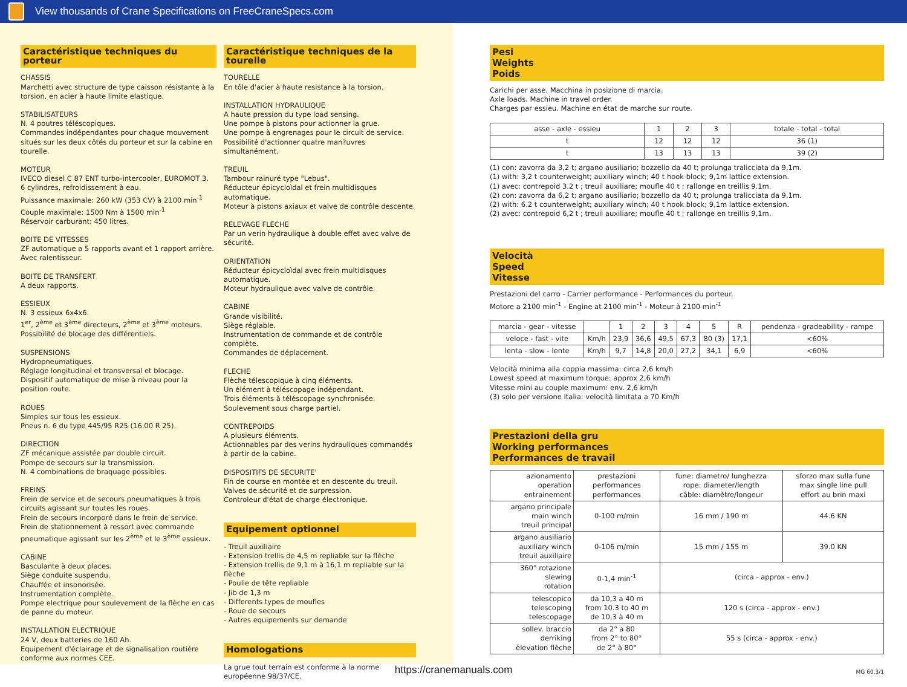View thousands of Crane Specifications on FreeCraneSpecs.com
Caractéristique techniques du porteur
CHASSIS
Marchetti avec structure de type caisson résistante à la torsion, en acier à haute limite elastique.
STABILISATEURS
N. 4 poutres téléscopiques.
Commandes indépendantes pour chaque mouvement situés sur les deux côtés du porteur et sur la cabine en tourelle.
MOTEUR
IVECO diesel C 87 ENT turbo-intercooler, EUROMOT 3.
6 cylindres, refroidissement à eau.
Puissance maximale: 260 kW (353 CV) à 2100 min<sup>-1</sup>
Couple maximale: 1500 Nm à 1500 min<sup>-1</sup>
Réservoir carburant: 450 litres.
BOITE DE VITESSES
ZF automatique a 5 rapports avant et 1 rapport arrière.
Avec ralentisseur.
BOITE DE TRANSFERT
A deux rapports.
ESSIEUX
N. 3 essieux 6x4x6.
1<sup>er</sup>, 2<sup>ème</sup> et 3<sup>ème</sup> directeurs, 2<sup>ème</sup> et 3<sup>ème</sup> moteurs.
Possibilité de blocage des différentiels.
SUSPENSIONS
Hydropneumatiques.
Réglage longitudinal et transversal et blocage.
Dispositif automatique de mise à niveau pour la position route.
ROUES
Simples sur tous les essieux.
Pneus n. 6 du type 445/95 R25 (16.00 R 25).
DIRECTION
ZF mécanique assistée par double circuit.
Pompe de secours sur la transmission.
N. 4 combinations de braquage possibles.
FREINS
Frein de service et de secours pneumatiques à trois circuits agissant sur toutes les roues.
Frein de secours incorporé dans le frein de service.
Frein de stationnement à ressort avec commande pneumatique agissant sur les 2<sup>ème</sup> et le 3<sup>ème</sup> essieux.
CABINE
Basculante à deux places.
Siège conduite suspendu.
Chauffée et insonorisée.
Instrumentation complète.
Pompe electrique pour soulevement de la flèche en cas de panne du moteur.
INSTALLATION ELECTRIQUE
24 V, deux batteries de 160 Ah.
Equipement d'éclairage et de signalisation routière conforme aux normes CEE.
Caractéristique techniques de la tourelle
TOURELLE
En tôle d'acier à haute resistance à la torsion.
INSTALLATION HYDRAULIQUE
A haute pression du type load sensing.
Une pompe à pistons pour actionner la grue.
Une pompe à engrenages pour le circuit de service.
Possibilité d'actionner quatre man?uvres simultanément.
TREUIL
Tambour rainuré type "Lebus".
Réducteur épicycloìdal et frein multidisques automatique.
Moteur à pistons axiaux et valve de contrôle descente.
RELEVAGE FLECHE
Par un verin hydraulique à double effet avec valve de sécurité.
ORIENTATION
Réducteur épicycloìdal avec frein multidisques automatique.
Moteur hydraulique avec valve de contrôle.
CABINE
Grande visibilité.
Siège réglable.
Instrumentation de commande et de contrôle complète.
Commandes de déplacement.
FLECHE
Flèche télescopique à cinq éléments.
Un élément à téléscopage indépendant.
Trois éléments à téléscopage synchronisée.
Soulevement sous charge partiel.
CONTREPOIDS
A plusieurs éléments.
Actionnables par des verins hydrauliques commandés à partir de la cabine.
DISPOSITIFS DE SECURITE'
Fin de course en montée et en descente du treuil.
Valves de sécurité et de surpression.
Controleur d'état de charge électronique.
Equipement optionnel
- Treuil auxiliaire
- Extension trellis de 4,5 m repliable sur la flèche
- Extension trellis de 9,1 m à 16,1 m repliable sur la flèche
- Poulie de tête repliable
- Jib de 1,3 m
- Differents types de moufles
- Roue de secours
- Autres equipements sur demande
Homologations
La grue tout terrain est conforme à la norme européenne 98/37/CE.
Pesi
Weights
Poids
Carichi per asse. Macchina in posizione di marcia.
Axle loads. Machine in travel order.
Charges par essieu. Machine en état de marche sur route.
| asse - axle - essieu | 1 | 2 | 3 | totale - total - total |
| --- | --- | --- | --- | --- |
| t | 12 | 12 | 12 | 36 (1) |
| t | 13 | 13 | 13 | 39 (2) |
(1) con: zavorra da 3,2 t; argano ausiliario; bozzello da 40 t; prolunga tralicciata da 9,1m.
(1) with: 3,2 t counterweight; auxiliary winch; 40 t hook block; 9,1m lattice extension.
(1) avec: contrepoid 3.2 t ; treuil auxiliare; moufle 40 t ; rallonge en treillis 9.1m.
(2) con: zavorra da 6,2 t; argano ausiliario; bozzello da 40 t; prolunga tralicciata da 9,1m.
(2) with: 6.2 t counterweight; auxiliary winch; 40 t hook block; 9,1m lattice extension.
(2) avec: contrepoid 6,2 t ; treuil auxiliare; moufle 40 t ; rallonge en treillis 9,1m.
Velocità
Speed
Vitesse
Prestazioni del carro - Carrier performance - Performances du porteur.
Motore a 2100 min<sup>-1</sup> - Engine at 2100 min<sup>-1</sup> - Moteur à 2100 min<sup>-1</sup>
| marcia - gear - vitesse | | 1 | 2 | 3 | 4 | 5 | R | pendenza - gradeability - rampe |
| --- | --- | --- | --- | --- | --- | --- | --- | --- |
| veloce - fast - vite | Km/h | 23,9 | 36,6 | 49,5 | 67,3 | 80 (3) | 17,1 | <60% |
| lenta - slow - lente | Km/h | 9,7 | 14,8 | 20,0 | 27,2 | 34,1 | 6,9 | <60% |
Velocità minima alla coppia massima: circa 2,6 km/h
Lowest speed at maximum torque: approx 2,6 km/h
Vitesse mini au couple maximum: env. 2,6 km/h
(3) solo per versione Italia: velocità limitata a 70 Km/h
Prestazioni della gru
Working performances
Performances de travail
| azionamento operation entrainement | prestazioni performances performances | fune: diametro/ lunghezza rope: diameter/length câble: diamètre/longeur | sforzo max sulla fune max single line pull effort au brin maxi |
| argano principale main winch treuil principal | 0-100 m/min | 16 mm / 190 m | 44.6 KN |
| argano ausiliario auxiliary winch treuil auxiliaire | 0-106 m/min | 15 mm / 155 m | 39.0 KN |
| 360° rotazione slewing rotation | 0-1,4 min<sup>-1</sup> | (circa - approx - env.) | |
| telescopico telescoping telescopage | da 10,3 a 40 m from 10.3 to 40 m de 10,3 à 40 m | 120 s (circa - approx - env.) | |
| sollev. braccio derriking èlevation flèche | da 2° a 80 from 2° to 80° de 2° à 80° | 55 s (circa - approx - env.) | |
MG 60.3/1
https://cranemanuals.com